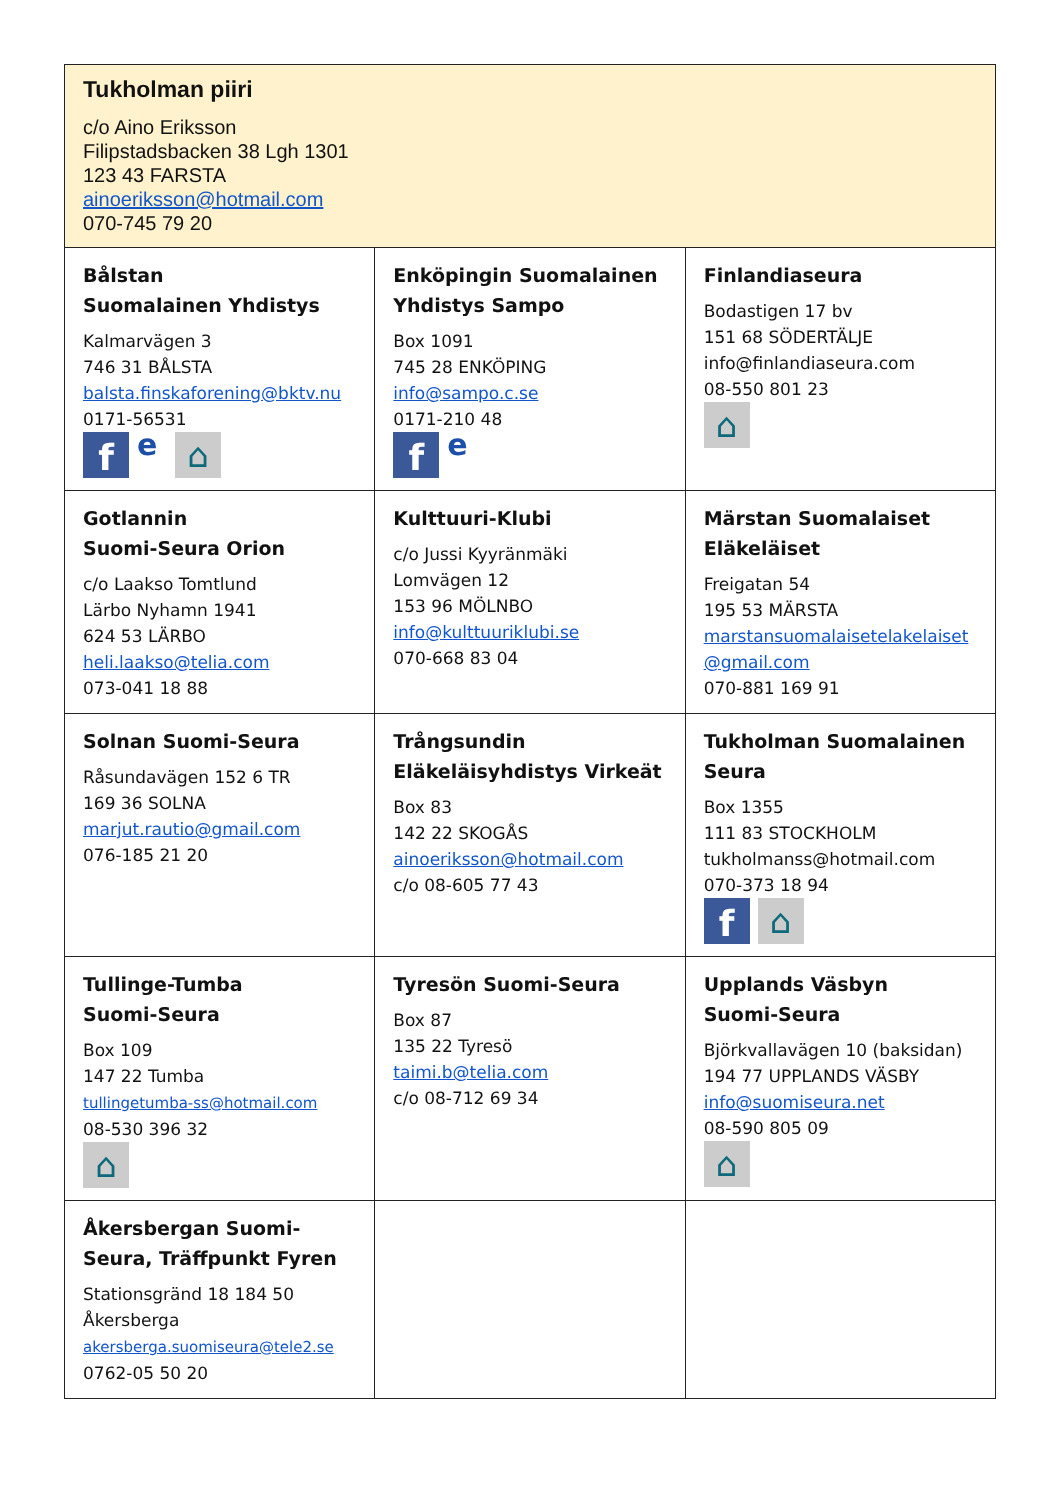| Tukholman piiri c/o Aino Eriksson Filipstadsbacken 38 Lgh 1301 123 43 FARSTA ainoeriksson@hotmail.com 070-745 79 20 | | |
| Bålstan Suomalainen Yhdistys Kalmarvägen 3 746 31 BÅLSTA balsta.finskaforening@bktv.nu 0171-56531 f e ⌂ | Enköpingin Suomalainen Yhdistys Sampo Box 1091 745 28 ENKÖPING info@sampo.c.se 0171-210 48 f e | Finlandiaseura Bodastigen 17 bv 151 68 SÖDERTÄLJE info@finlandiaseura.com 08-550 801 23 ⌂ |
| Gotlannin Suomi-Seura Orion c/o Laakso Tomtlund Lärbo Nyhamn 1941 624 53 LÄRBO heli.laakso@telia.com 073-041 18 88 | Kulttuuri-Klubi c/o Jussi Kyyränmäki Lomvägen 12 153 96 MÖLNBO info@kulttuuriklubi.se 070-668 83 04 | Märstan Suomalaiset Eläkeläiset Freigatan 54 195 53 MÄRSTA marstansuomalaisetelakelaiset @gmail.com 070-881 169 91 |
| Solnan Suomi-Seura Råsundavägen 152 6 TR 169 36 SOLNA marjut.rautio@gmail.com 076-185 21 20 | Trångsundin Eläkeläisyhdistys Virkeät Box 83 142 22 SKOGÅS ainoeriksson@hotmail.com c/o 08-605 77 43 | Tukholman Suomalainen Seura Box 1355 111 83 STOCKHOLM tukholmanss@hotmail.com 070-373 18 94 f ⌂ |
| Tullinge-Tumba Suomi-Seura Box 109 147 22 Tumba tullingetumba-ss@hotmail.com 08-530 396 32 ⌂ | Tyresön Suomi-Seura Box 87 135 22 Tyresö taimi.b@telia.com c/o 08-712 69 34 | Upplands Väsbyn Suomi-Seura Björkvallavägen 10 (baksidan) 194 77 UPPLANDS VÄSBY info@suomiseura.net 08-590 805 09 ⌂ |
| Åkersbergan Suomi-Seura, Träffpunkt Fyren Stationsgränd 18 184 50 Åkersberga akersberga.suomiseura@tele2.se 0762-05 50 20 | | |